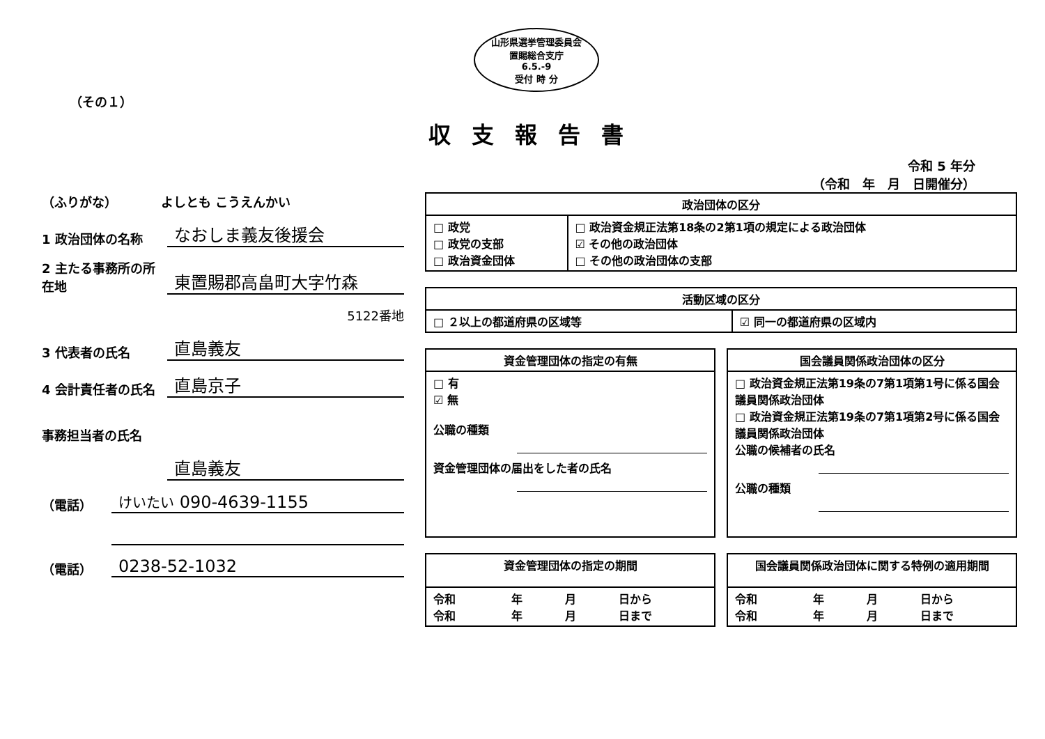山形県選挙管理委員会
置賜総合支庁
6.5.-9
受付 時 分
（その１）
収支報告書
令和 5 年分
（令和　年　月　日開催分）
（ふりがな）　　　　よしとも こうえんかい
1 政治団体の名称 なおしま義友後援会
2 主たる事務所の所在地 東置賜郡高畠町大字竹森
5122番地
3 代表者の氏名 直島義友
4 会計責任者の氏名 直島京子
事務担当者の氏名
直島義友
（電話） けいたい 090-4639-1155
（電話） 0238-52-1032
| 政治団体の区分 | |
| --- | --- |
| □ 政党 □ 政党の支部 □ 政治資金団体 | □ 政治資金規正法第18条の2第1項の規定による政治団体 ☑ その他の政治団体 □ その他の政治団体の支部 |
| 活動区域の区分 | |
| --- | --- |
| □ ２以上の都道府県の区域等 | ☑ 同一の都道府県の区域内 |
| 資金管理団体の指定の有無 |
| --- |
| □ 有 ☑ 無 公職の種類 資金管理団体の届出をした者の氏名 |
| 国会議員関係政治団体の区分 |
| --- |
| □ 政治資金規正法第19条の7第1項第1号に係る国会議員関係政治団体 □ 政治資金規正法第19条の7第1項第2号に係る国会議員関係政治団体 公職の候補者の氏名 公職の種類 |
| 資金管理団体の指定の期間 | | | |
| --- | --- | --- | --- |
| 令和 令和 | 年 年 | 月 月 | 日から 日まで |
| 国会議員関係政治団体に関する特例の適用期間 | | | |
| --- | --- | --- | --- |
| 令和 令和 | 年 年 | 月 月 | 日から 日まで |